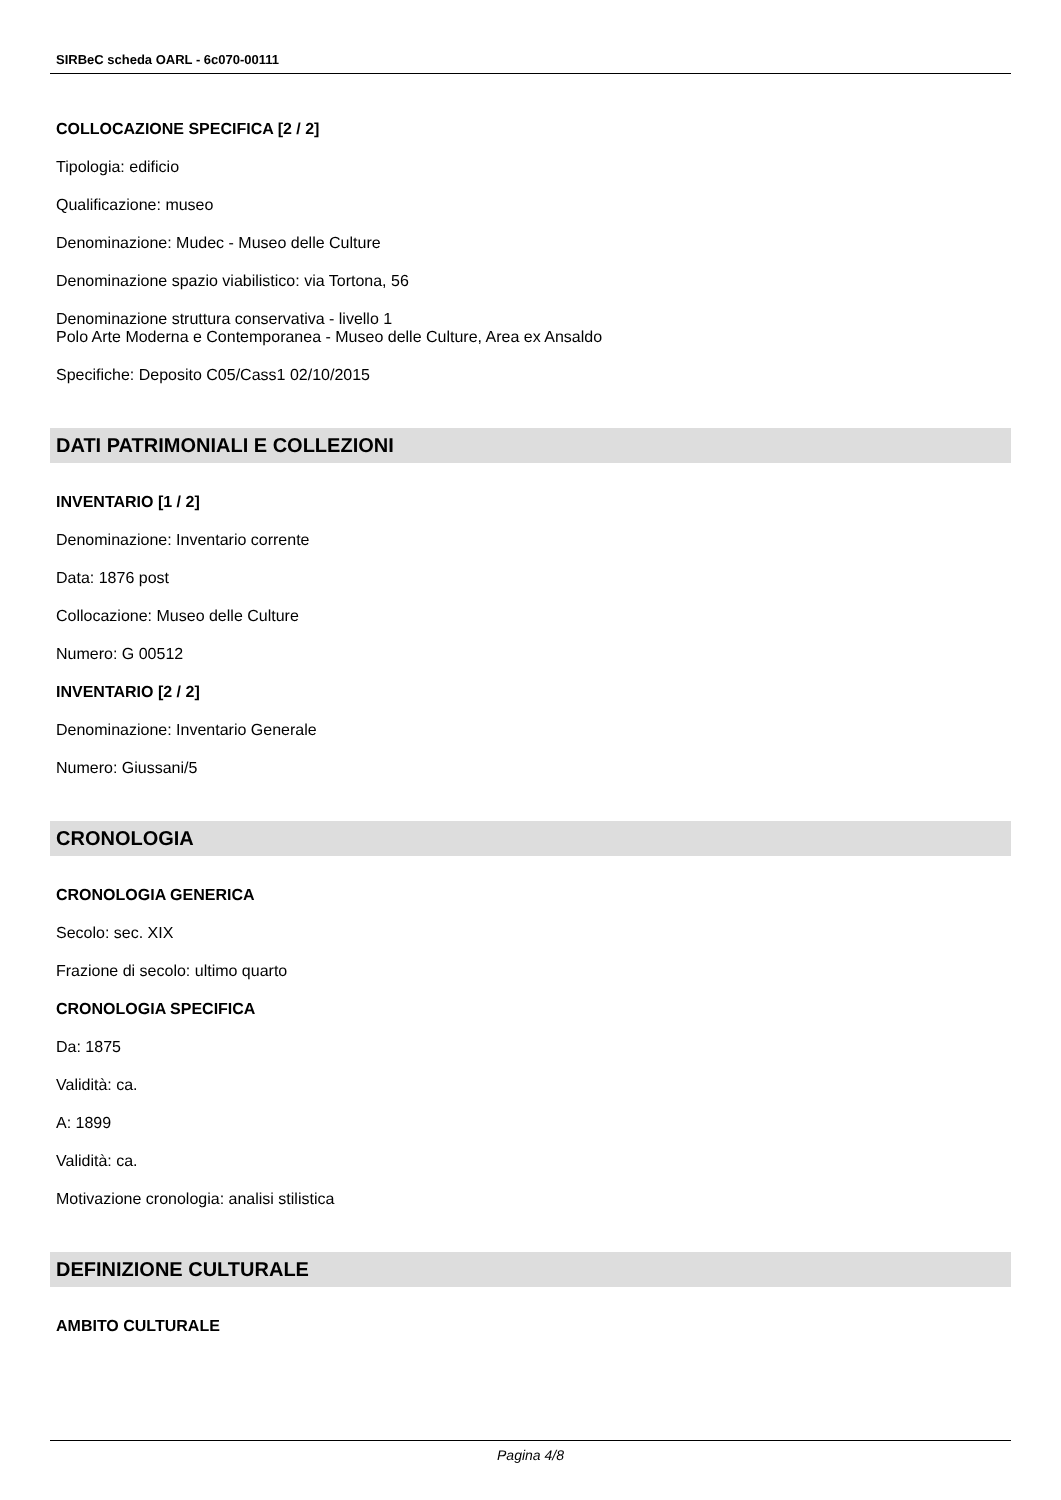SIRBeC scheda OARL - 6c070-00111
COLLOCAZIONE SPECIFICA [2 / 2]
Tipologia: edificio
Qualificazione: museo
Denominazione: Mudec - Museo delle Culture
Denominazione spazio viabilistico: via Tortona, 56
Denominazione struttura conservativa - livello 1
Polo Arte Moderna e Contemporanea - Museo delle Culture, Area ex Ansaldo
Specifiche: Deposito C05/Cass1 02/10/2015
DATI PATRIMONIALI E COLLEZIONI
INVENTARIO [1 / 2]
Denominazione: Inventario corrente
Data: 1876 post
Collocazione: Museo delle Culture
Numero: G 00512
INVENTARIO [2 / 2]
Denominazione: Inventario Generale
Numero: Giussani/5
CRONOLOGIA
CRONOLOGIA GENERICA
Secolo: sec. XIX
Frazione di secolo: ultimo quarto
CRONOLOGIA SPECIFICA
Da: 1875
Validità: ca.
A: 1899
Validità: ca.
Motivazione cronologia: analisi stilistica
DEFINIZIONE CULTURALE
AMBITO CULTURALE
Pagina 4/8